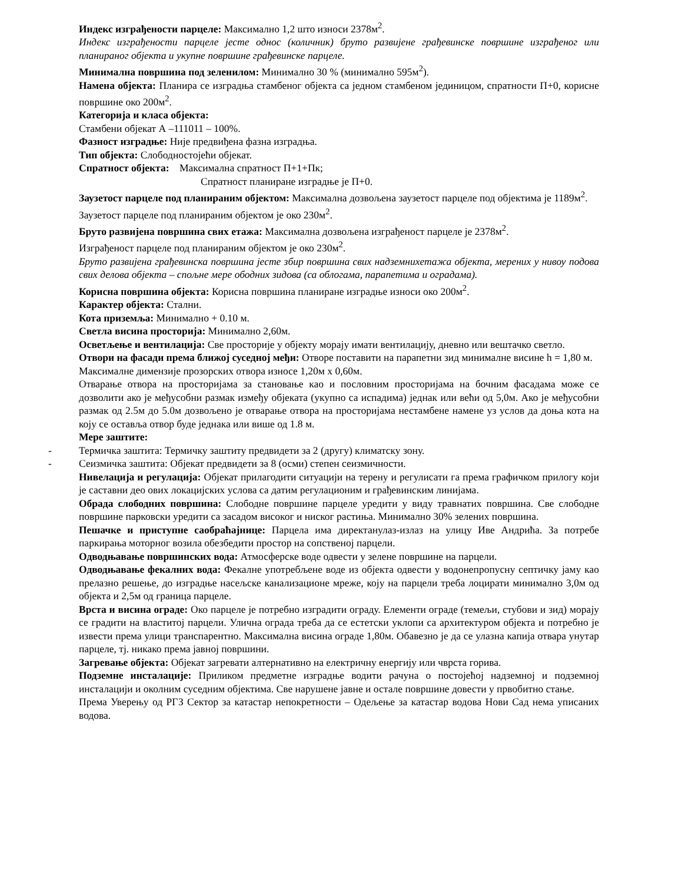Индекс изграђености парцеле: Максимално 1,2 што износи 2378м<sup>2</sup>.
Индекс изграђености парцеле јесте однос (количник) бруто развијене грађевинске површине изграђеног или планираног објекта и укупне површине грађевинске парцеле.
Минимална површина под зеленилом: Минимално 30 % (минимално 595м<sup>2</sup>).
Намена објекта: Планира се изградња стамбеног објекта са једном стамбеном јединицом, спратности П+0, корисне површине око 200м<sup>2</sup>.
Категорија и класа објекта:
Стамбени објекат А –111011 – 100%.
Фазност изградње: Није предвиђена фазна изградња.
Тип објекта: Слободностојећи објекат.
Спратност објекта: Максимална спратност П+1+Пк;
Спратност планиране изградње је П+0.
Заузетост парцеле под планираним објектом: Максимална дозвољена заузетост парцеле под објектима је 1189м<sup>2</sup>.
Заузетост парцеле под планираним објектом је око 230м<sup>2</sup>.
Бруто развијена површина свих етажа: Максимална дозвољена изграђеност парцеле је 2378м<sup>2</sup>.
Изграђеност парцеле под планираним објектом је око 230м<sup>2</sup>.
Бруто развијена грађевинска површина јесте збир површина свих надземнихетажа објекта, мерених у нивоу подова свих делова објекта – спољне мере ободних зидова (са облогама, парапетима и оградама).
Корисна површина објекта: Корисна површина планиране изградње износи око 200м<sup>2</sup>.
Карактер објекта: Стални.
Кота приземља: Минимално + 0.10 м.
Светла висина просторија: Минимално 2,60м.
Осветљење и вентилација: Све просторије у објекту морају имати вентилацију, дневно или вештачко светло.
Отвори на фасади према ближој суседној међи: Отворе поставити на парапетни зид минималне висине h = 1,80 м.
Максималне димензије прозорских отвора износе 1,20м x 0,60м.
Отварање отвора на просторијама за становање као и пословним просторијама на бочним фасадама може се дозволити ако је међусобни размак између објеката (укупно са испадима) једнак или већи од 5,0м. Ако је међусобни размак од 2.5м до 5.0м дозвољено је отварање отвора на просторијама нестамбене намене уз услов да доња кота на коју се оставља отвор буде једнака или више од 1.8 м.
Мере заштите:
- Термичка заштита: Термичку заштиту предвидети за 2 (другу) климатску зону.
- Сеизмичка заштита: Објекат предвидети за 8 (осми) степен сеизмичности.
Нивелација и регулација: Објекат прилагодити ситуацији на терену и регулисати га према графичком прилогу који је саставни део ових локацијских услова са датим регулационим и грађевинским линијама.
Обрада слободних површина: Слободне површине парцеле уредити у виду травнатих површина. Све слободне површине парковски уредити са засадом високог и ниског растиња. Минимално 30% зелених површина.
Пешачке и приступне саобраћајнице: Парцела има директанулаз-излаз на улицу Иве Андрића. За потребе паркирања моторног возила обезбедити простор на сопственој парцели.
Одводњавање површинских вода: Атмосферске воде одвести у зелене површине на парцели.
Одводњавање фекалних вода: Фекалне употребљене воде из објекта одвести у водонепропусну септичку јаму као прелазно решење, до изградње насељске канализационе мреже, коју на парцели треба лоцирати минимално 3,0м од објекта и 2,5м од граница парцеле.
Врста и висина ограде: Око парцеле је потребно изградити ограду. Елементи ограде (темељи, стубови и зид) морају се градити на властитој парцели. Улична ограда треба да се естетски уклопи са архитектуром објекта и потребно је извести према улици транспарентно. Максимална висина ограде 1,80м. Обавезно је да се улазна капија отвара унутар парцеле, тј. никако према јавној површини.
Загревање објекта: Објекат загревати алтернативно на електричну енергију или чврста горива.
Подземне инсталације: Приликом предметне изградње водити рачуна о постојећој надземној и подземној инсталацији и околним суседним објектима. Све нарушене јавне и остале површине довести у првобитно стање.
Према Уверењу од РГЗ Сектор за катастар непокретности – Одељење за катастар водова Нови Сад нема уписаних водова.